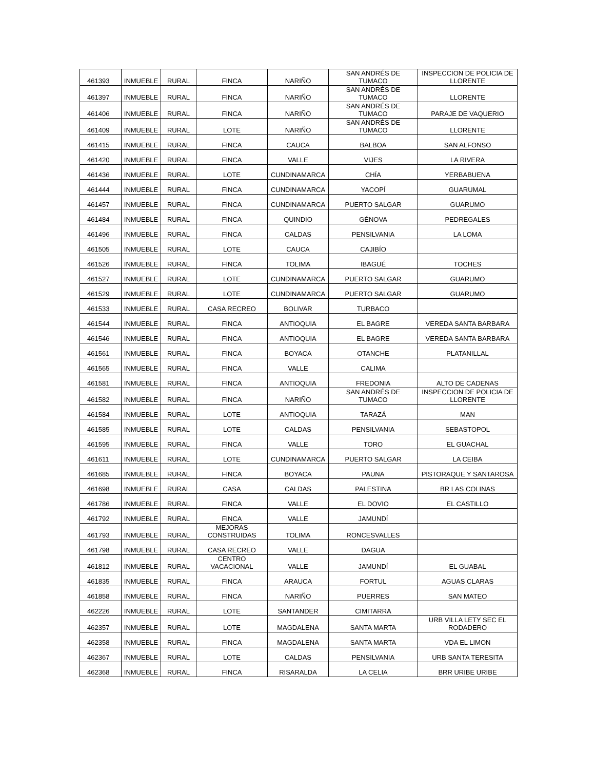| 461393 | INMUEBLE | RURAL | FINCA | NARIÑO | SAN ANDRÉS DE TUMACO | INSPECCION DE POLICIA DE LLORENTE |
| 461397 | INMUEBLE | RURAL | FINCA | NARIÑO | SAN ANDRÉS DE TUMACO | LLORENTE |
| 461406 | INMUEBLE | RURAL | FINCA | NARIÑO | SAN ANDRÉS DE TUMACO | PARAJE DE VAQUERIO |
| 461409 | INMUEBLE | RURAL | LOTE | NARIÑO | SAN ANDRÉS DE TUMACO | LLORENTE |
| 461415 | INMUEBLE | RURAL | FINCA | CAUCA | BALBOA | SAN ALFONSO |
| 461420 | INMUEBLE | RURAL | FINCA | VALLE | VIJES | LA RIVERA |
| 461436 | INMUEBLE | RURAL | LOTE | CUNDINAMARCA | CHÍA | YERBABUENA |
| 461444 | INMUEBLE | RURAL | FINCA | CUNDINAMARCA | YACOPÍ | GUARUMAL |
| 461457 | INMUEBLE | RURAL | FINCA | CUNDINAMARCA | PUERTO SALGAR | GUARUMO |
| 461484 | INMUEBLE | RURAL | FINCA | QUINDIO | GÉNOVA | PEDREGALES |
| 461496 | INMUEBLE | RURAL | FINCA | CALDAS | PENSILVANIA | LA LOMA |
| 461505 | INMUEBLE | RURAL | LOTE | CAUCA | CAJIBÍO | |
| 461526 | INMUEBLE | RURAL | FINCA | TOLIMA | IBAGUÉ | TOCHES |
| 461527 | INMUEBLE | RURAL | LOTE | CUNDINAMARCA | PUERTO SALGAR | GUARUMO |
| 461529 | INMUEBLE | RURAL | LOTE | CUNDINAMARCA | PUERTO SALGAR | GUARUMO |
| 461533 | INMUEBLE | RURAL | CASA RECREO | BOLIVAR | TURBACO | |
| 461544 | INMUEBLE | RURAL | FINCA | ANTIOQUIA | EL BAGRE | VEREDA SANTA BARBARA |
| 461546 | INMUEBLE | RURAL | FINCA | ANTIOQUIA | EL BAGRE | VEREDA SANTA BARBARA |
| 461561 | INMUEBLE | RURAL | FINCA | BOYACA | OTANCHE | PLATANILLAL |
| 461565 | INMUEBLE | RURAL | FINCA | VALLE | CALIMA | |
| 461581 | INMUEBLE | RURAL | FINCA | ANTIOQUIA | FREDONIA | ALTO DE CADENAS |
| 461582 | INMUEBLE | RURAL | FINCA | NARIÑO | SAN ANDRÉS DE TUMACO | INSPECCION DE POLICIA DE LLORENTE |
| 461584 | INMUEBLE | RURAL | LOTE | ANTIOQUIA | TARAZÁ | MAN |
| 461585 | INMUEBLE | RURAL | LOTE | CALDAS | PENSILVANIA | SEBASTOPOL |
| 461595 | INMUEBLE | RURAL | FINCA | VALLE | TORO | EL GUACHAL |
| 461611 | INMUEBLE | RURAL | LOTE | CUNDINAMARCA | PUERTO SALGAR | LA CEIBA |
| 461685 | INMUEBLE | RURAL | FINCA | BOYACA | PAUNA | PISTORAQUE Y SANTAROSA |
| 461698 | INMUEBLE | RURAL | CASA | CALDAS | PALESTINA | BR LAS COLINAS |
| 461786 | INMUEBLE | RURAL | FINCA | VALLE | EL DOVIO | EL CASTILLO |
| 461792 | INMUEBLE | RURAL | FINCA | VALLE | JAMUNDÍ | |
| 461793 | INMUEBLE | RURAL | MEJORAS CONSTRUIDAS | TOLIMA | RONCESVALLES | |
| 461798 | INMUEBLE | RURAL | CASA RECREO | VALLE | DAGUA | |
| 461812 | INMUEBLE | RURAL | CENTRO VACACIONAL | VALLE | JAMUNDÍ | EL GUABAL |
| 461835 | INMUEBLE | RURAL | FINCA | ARAUCA | FORTUL | AGUAS CLARAS |
| 461858 | INMUEBLE | RURAL | FINCA | NARIÑO | PUERRES | SAN MATEO |
| 462226 | INMUEBLE | RURAL | LOTE | SANTANDER | CIMITARRA | |
| 462357 | INMUEBLE | RURAL | LOTE | MAGDALENA | SANTA MARTA | URB VILLA LETY SEC EL RODADERO |
| 462358 | INMUEBLE | RURAL | FINCA | MAGDALENA | SANTA MARTA | VDA EL LIMON |
| 462367 | INMUEBLE | RURAL | LOTE | CALDAS | PENSILVANIA | URB SANTA TERESITA |
| 462368 | INMUEBLE | RURAL | FINCA | RISARALDA | LA CELIA | BRR URIBE URIBE |